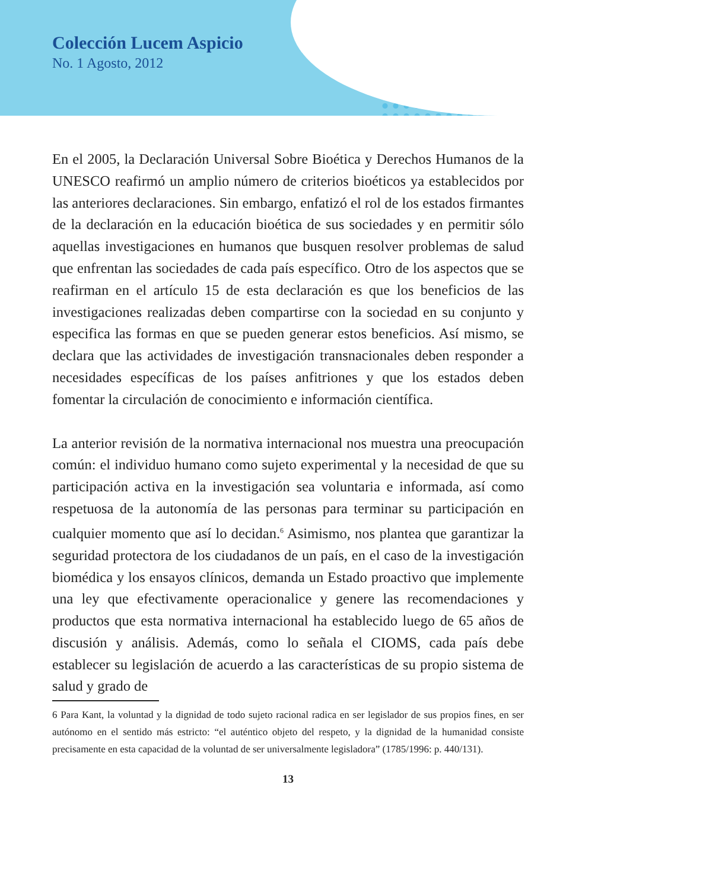Colección Lucem Aspicio
No. 1 Agosto, 2012
En el 2005, la Declaración Universal Sobre Bioética y Derechos Humanos de la UNESCO reafirmó un amplio número de criterios bioéticos ya establecidos por las anteriores declaraciones. Sin embargo, enfatizó el rol de los estados firmantes de la declaración en la educación bioética de sus sociedades y en permitir sólo aquellas investigaciones en humanos que busquen resolver problemas de salud que enfrentan las sociedades de cada país específico. Otro de los aspectos que se reafirman en el artículo 15 de esta declaración es que los beneficios de las investigaciones realizadas deben compartirse con la sociedad en su conjunto y especifica las formas en que se pueden generar estos beneficios. Así mismo, se declara que las actividades de investigación transnacionales deben responder a necesidades específicas de los países anfitriones y que los estados deben fomentar la circulación de conocimiento e información científica.
La anterior revisión de la normativa internacional nos muestra una preocupación común: el individuo humano como sujeto experimental y la necesidad de que su participación activa en la investigación sea voluntaria e informada, así como respetuosa de la autonomía de las personas para terminar su participación en cualquier momento que así lo decidan.<sup>6</sup> Asimismo, nos plantea que garantizar la seguridad protectora de los ciudadanos de un país, en el caso de la investigación biomédica y los ensayos clínicos, demanda un Estado proactivo que implemente una ley que efectivamente operacionalice y genere las recomendaciones y productos que esta normativa internacional ha establecido luego de 65 años de discusión y análisis. Además, como lo señala el CIOMS, cada país debe establecer su legislación de acuerdo a las características de su propio sistema de salud y grado de
6 Para Kant, la voluntad y la dignidad de todo sujeto racional radica en ser legislador de sus propios fines, en ser autónomo en el sentido más estricto: “el auténtico objeto del respeto, y la dignidad de la humanidad consiste precisamente en esta capacidad de la voluntad de ser universalmente legisladora” (1785/1996: p. 440/131).
13